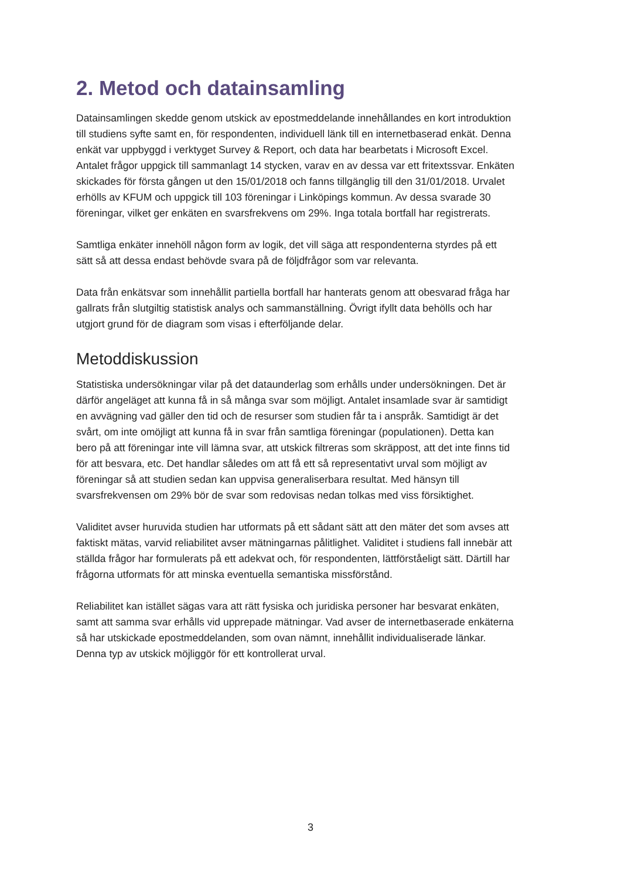2. Metod och datainsamling
Datainsamlingen skedde genom utskick av epostmeddelande innehållandes en kort introduktion till studiens syfte samt en, för respondenten, individuell länk till en internetbaserad enkät. Denna enkät var uppbyggd i verktyget Survey & Report, och data har bearbetats i Microsoft Excel. Antalet frågor uppgick till sammanlagt 14 stycken, varav en av dessa var ett fritextssvar. Enkäten skickades för första gången ut den 15/01/2018 och fanns tillgänglig till den 31/01/2018. Urvalet erhölls av KFUM och uppgick till 103 föreningar i Linköpings kommun. Av dessa svarade 30 föreningar, vilket ger enkäten en svarsfrekvens om 29%. Inga totala bortfall har registrerats.
Samtliga enkäter innehöll någon form av logik, det vill säga att respondenterna styrdes på ett sätt så att dessa endast behövde svara på de följdfrågor som var relevanta.
Data från enkätsvar som innehållit partiella bortfall har hanterats genom att obesvarad fråga har gallrats från slutgiltig statistisk analys och sammanställning. Övrigt ifyllt data behölls och har utgjort grund för de diagram som visas i efterföljande delar.
Metoddiskussion
Statistiska undersökningar vilar på det dataunderlag som erhålls under undersökningen. Det är därför angeläget att kunna få in så många svar som möjligt. Antalet insamlade svar är samtidigt en avvägning vad gäller den tid och de resurser som studien får ta i anspråk. Samtidigt är det svårt, om inte omöjligt att kunna få in svar från samtliga föreningar (populationen). Detta kan bero på att föreningar inte vill lämna svar, att utskick filtreras som skräppost, att det inte finns tid för att besvara, etc. Det handlar således om att få ett så representativt urval som möjligt av föreningar så att studien sedan kan uppvisa generaliserbara resultat. Med hänsyn till svarsfrekvensen om 29% bör de svar som redovisas nedan tolkas med viss försiktighet.
Validitet avser huruvida studien har utformats på ett sådant sätt att den mäter det som avses att faktiskt mätas, varvid reliabilitet avser mätningarnas pålitlighet. Validitet i studiens fall innebär att ställda frågor har formulerats på ett adekvat och, för respondenten, lättförståeligt sätt. Därtill har frågorna utformats för att minska eventuella semantiska missförstånd.
Reliabilitet kan istället sägas vara att rätt fysiska och juridiska personer har besvarat enkäten, samt att samma svar erhålls vid upprepade mätningar. Vad avser de internetbaserade enkäterna så har utskickade epostmeddelanden, som ovan nämnt, innehållit individualiserade länkar. Denna typ av utskick möjliggör för ett kontrollerat urval.
3